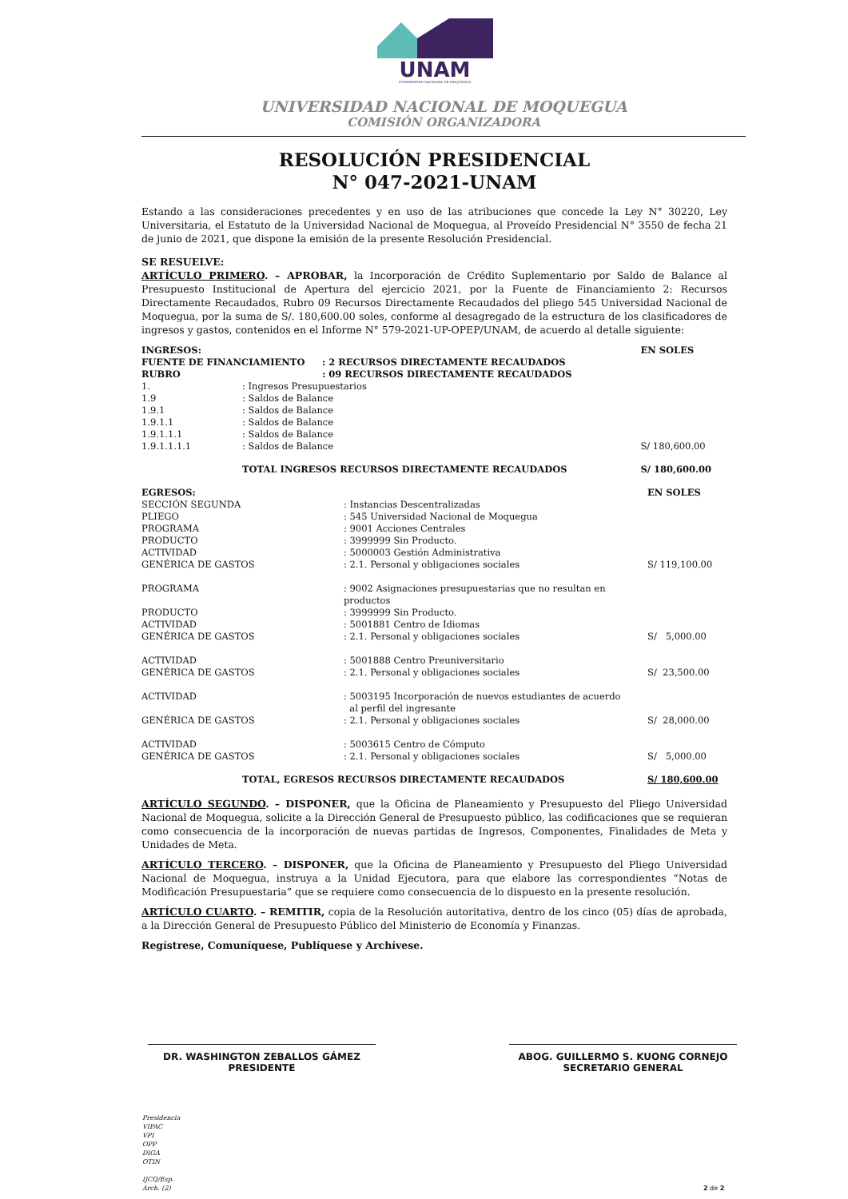UNAM
UNIVERSIDAD NACIONAL DE MOQUEGUA
UNIVERSIDAD NACIONAL DE MOQUEGUA
COMISIÓN ORGANIZADORA
RESOLUCIÓN PRESIDENCIAL
N° 047-2021-UNAM
Estando a las consideraciones precedentes y en uso de las atribuciones que concede la Ley N° 30220, Ley Universitaria, el Estatuto de la Universidad Nacional de Moquegua, al Proveído Presidencial N° 3550 de fecha 21 de junio de 2021, que dispone la emisión de la presente Resolución Presidencial.
SE RESUELVE:
ARTÍCULO PRIMERO. – APROBAR, la Incorporación de Crédito Suplementario por Saldo de Balance al Presupuesto Institucional de Apertura del ejercicio 2021, por la Fuente de Financiamiento 2: Recursos Directamente Recaudados, Rubro 09 Recursos Directamente Recaudados del pliego 545 Universidad Nacional de Moquegua, por la suma de S/. 180,600.00 soles, conforme al desagregado de la estructura de los clasificadores de ingresos y gastos, contenidos en el Informe N° 579-2021-UP-OPEP/UNAM, de acuerdo al detalle siguiente:
| INGRESOS: | | | EN SOLES |
| FUENTE DE FINANCIAMIENTO | | : 2 RECURSOS DIRECTAMENTE RECAUDADOS | |
| RUBRO | | : 09 RECURSOS DIRECTAMENTE RECAUDADOS | |
| 1. | : Ingresos Presupuestarios | | |
| 1.9 | : Saldos de Balance | | |
| 1.9.1 | : Saldos de Balance | | |
| 1.9.1.1 | : Saldos de Balance | | |
| 1.9.1.1.1 | : Saldos de Balance | | |
| 1.9.1.1.1.1 | : Saldos de Balance | | S/ 180,600.00 |
| | TOTAL INGRESOS RECURSOS DIRECTAMENTE RECAUDADOS | | S/ 180,600.00 |
| EGRESOS: | | EN SOLES |
| SECCIÓN SEGUNDA | : Instancias Descentralizadas | |
| PLIEGO | : 545 Universidad Nacional de Moquegua | |
| PROGRAMA | : 9001 Acciones Centrales | |
| PRODUCTO | : 3999999 Sin Producto. | |
| ACTIVIDAD | : 5000003 Gestión Administrativa | |
| GENÉRICA DE GASTOS | : 2.1. Personal y obligaciones sociales | S/ 119,100.00 |
| PROGRAMA | : 9002 Asignaciones presupuestarias que no resultan en productos | |
| PRODUCTO | : 3999999 Sin Producto. | |
| ACTIVIDAD | : 5001881 Centro de Idiomas | |
| GENÉRICA DE GASTOS | : 2.1. Personal y obligaciones sociales | S/ 5,000.00 |
| ACTIVIDAD | : 5001888 Centro Preuniversitario | |
| GENÉRICA DE GASTOS | : 2.1. Personal y obligaciones sociales | S/ 23,500.00 |
| ACTIVIDAD | : 5003195 Incorporación de nuevos estudiantes de acuerdo al perfil del ingresante | |
| GENÉRICA DE GASTOS | : 2.1. Personal y obligaciones sociales | S/ 28,000.00 |
| ACTIVIDAD | : 5003615 Centro de Cómputo | |
| GENÉRICA DE GASTOS | : 2.1. Personal y obligaciones sociales | S/ 5,000.00 |
| TOTAL, EGRESOS RECURSOS DIRECTAMENTE RECAUDADOS | | S/ 180,600.00 |
ARTÍCULO SEGUNDO. – DISPONER, que la Oficina de Planeamiento y Presupuesto del Pliego Universidad Nacional de Moquegua, solicite a la Dirección General de Presupuesto público, las codificaciones que se requieran como consecuencia de la incorporación de nuevas partidas de Ingresos, Componentes, Finalidades de Meta y Unidades de Meta.
ARTÍCULO TERCERO. – DISPONER, que la Oficina de Planeamiento y Presupuesto del Pliego Universidad Nacional de Moquegua, instruya a la Unidad Ejecutora, para que elabore las correspondientes “Notas de Modificación Presupuestaria” que se requiere como consecuencia de lo dispuesto en la presente resolución.
ARTÍCULO CUARTO. – REMITIR, copia de la Resolución autoritativa, dentro de los cinco (05) días de aprobada, a la Dirección General de Presupuesto Público del Ministerio de Economía y Finanzas.
Regístrese, Comuníquese, Publíquese y Archívese.
DR. WASHINGTON ZEBALLOS GÁMEZ
PRESIDENTE
ABOG. GUILLERMO S. KUONG CORNEJO
SECRETARIO GENERAL
Presidencia
VIPAC
VPI
OPP
DIGA
OTIN
IJCQ/Esp.
Arch. (2)
2 de 2